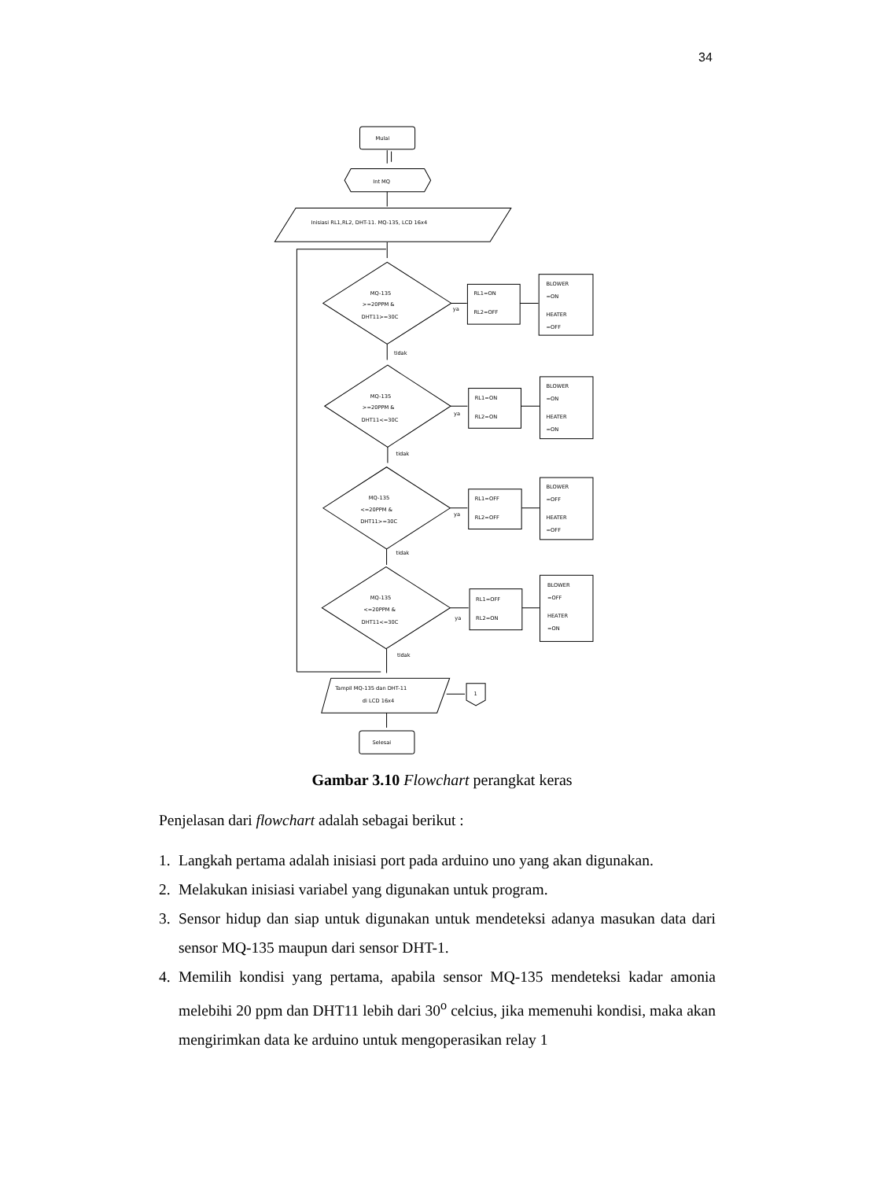34
Mulai
Int MQ
Inisiasi RL1,RL2, DHT-11. MQ-135, LCD 16x4
MQ-135
>=20PPM &
DHT11>=30C
RL1=ON
RL2=OFF
BLOWER
=ON
HEATER
=OFF
ya
tidak
MQ-135
>=20PPM &
DHT11<=30C
RL1=ON
RL2=ON
BLOWER
=ON
HEATER
=ON
ya
tidak
MQ-135
<=20PPM &
DHT11>=30C
RL1=OFF
RL2=OFF
BLOWER
=OFF
HEATER
=OFF
ya
tidak
MQ-135
<=20PPM &
DHT11<=30C
RL1=OFF
RL2=ON
BLOWER
=OFF
HEATER
=ON
ya
tidak
Tampil MQ-135 dan DHT-11
di LCD 16x4
1
Selesai
Gambar 3.10 Flowchart perangkat keras
Penjelasan dari flowchart adalah sebagai berikut :
1. Langkah pertama adalah inisiasi port pada arduino uno yang akan digunakan.
2. Melakukan inisiasi variabel yang digunakan untuk program.
3. Sensor hidup dan siap untuk digunakan untuk mendeteksi adanya masukan data dari sensor MQ-135 maupun dari sensor DHT-1.
4. Memilih kondisi yang pertama, apabila sensor MQ-135 mendeteksi kadar amonia melebihi 20 ppm dan DHT11 lebih dari 30<sup>o</sup> celcius, jika memenuhi kondisi, maka akan mengirimkan data ke arduino untuk mengoperasikan relay 1